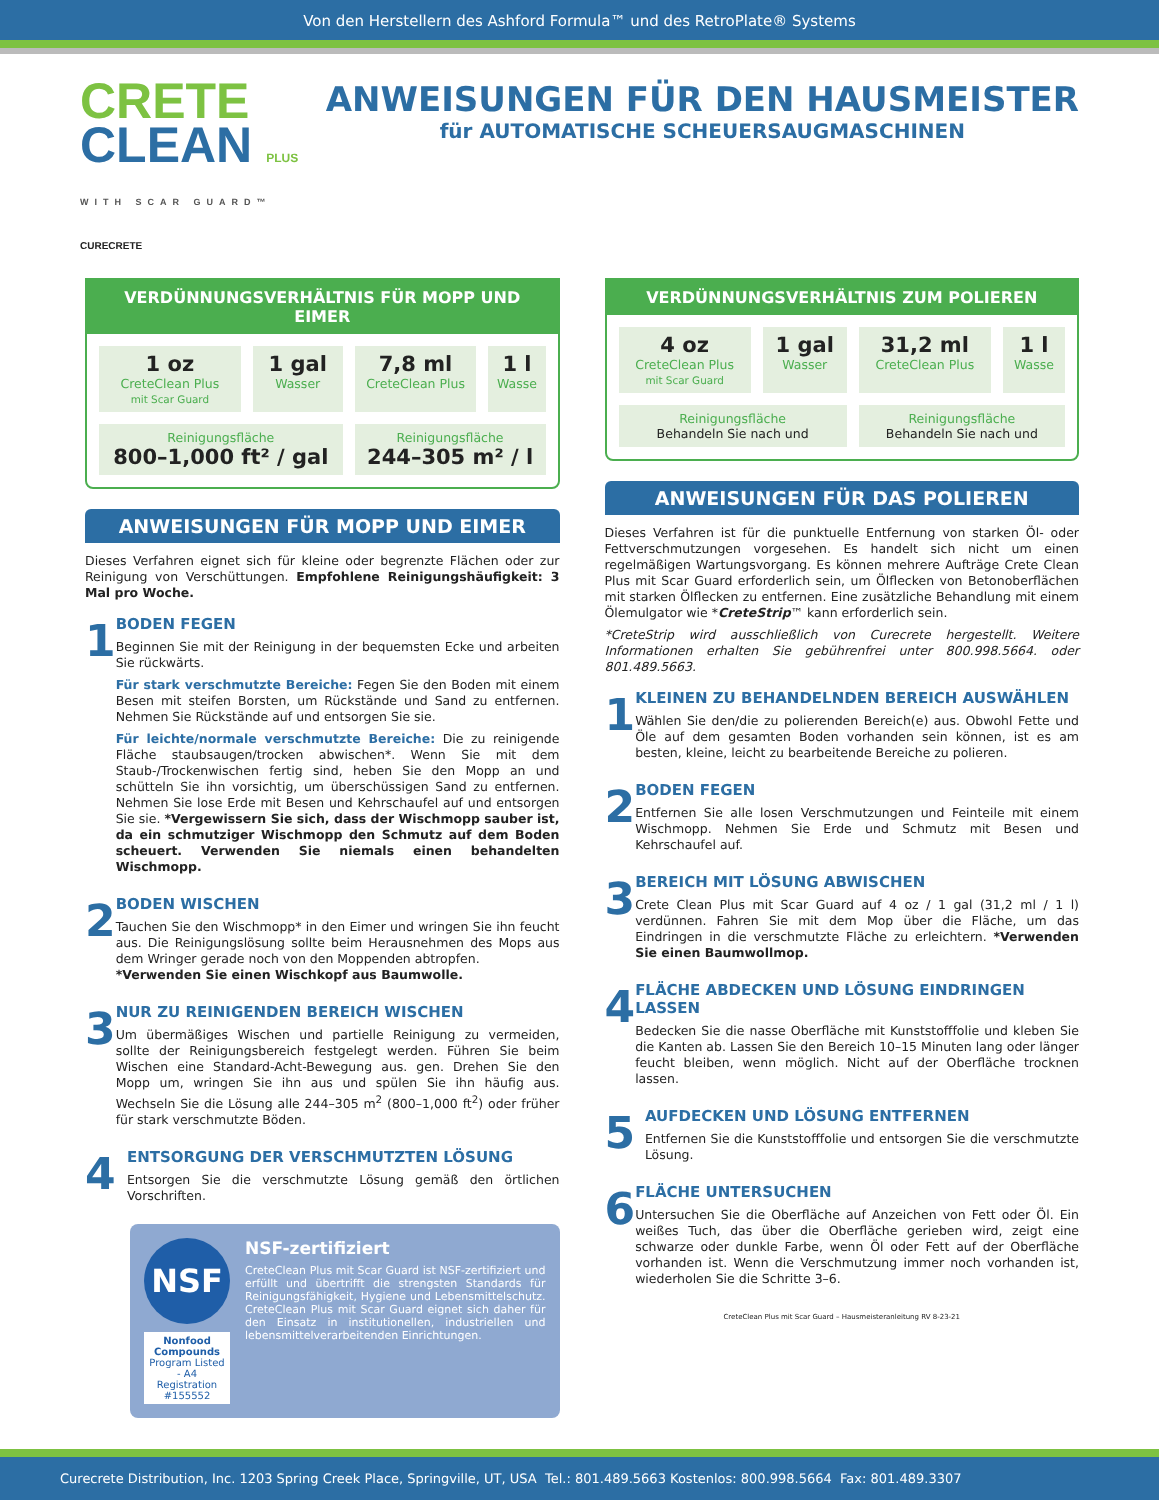Von den Herstellern des Ashford Formula™ und des RetroPlate® Systems
CRETE
CLEAN PLUS
WITH SCAR GUARD™
CURECRETE
ANWEISUNGEN FÜR DEN HAUSMEISTER
für AUTOMATISCHE SCHEUERSAUGMASCHINEN
VERDÜNNUNGSVERHÄLTNIS FÜR MOPP UND EIMER
| 1 oz CreteClean Plus mit Scar Guard | 1 gal Wasser | 7,8 ml CreteClean Plus | 1 l Wasse |
| Reinigungsfläche 800–1,000 ft² / gal | | Reinigungsfläche 244–305 m² / l | |
ANWEISUNGEN FÜR MOPP UND EIMER
Dieses Verfahren eignet sich für kleine oder begrenzte Flächen oder zur Reinigung von Verschüttungen. Empfohlene Reinigungshäufigkeit: 3 Mal pro Woche.
1
BODEN FEGEN
Beginnen Sie mit der Reinigung in der bequemsten Ecke und arbeiten Sie rückwärts.
Für stark verschmutzte Bereiche: Fegen Sie den Boden mit einem Besen mit steifen Borsten, um Rückstände und Sand zu entfernen. Nehmen Sie Rückstände auf und entsorgen Sie sie.
Für leichte/normale verschmutzte Bereiche: Die zu reinigende Fläche staubsaugen/trocken abwischen*. Wenn Sie mit dem Staub-/Trockenwischen fertig sind, heben Sie den Mopp an und schütteln Sie ihn vorsichtig, um überschüssigen Sand zu entfernen. Nehmen Sie lose Erde mit Besen und Kehrschaufel auf und entsorgen Sie sie. *Vergewissern Sie sich, dass der Wischmopp sauber ist, da ein schmutziger Wischmopp den Schmutz auf dem Boden scheuert. Verwenden Sie niemals einen behandelten Wischmopp.
2
BODEN WISCHEN
Tauchen Sie den Wischmopp* in den Eimer und wringen Sie ihn feucht aus. Die Reinigungslösung sollte beim Herausnehmen des Mops aus dem Wringer gerade noch von den Moppenden abtropfen.
*Verwenden Sie einen Wischkopf aus Baumwolle.
3
NUR ZU REINIGENDEN BEREICH WISCHEN
Um übermäßiges Wischen und partielle Reinigung zu vermeiden, sollte der Reinigungsbereich festgelegt werden. Führen Sie beim Wischen eine Standard-Acht-Bewegung aus. gen. Drehen Sie den Mopp um, wringen Sie ihn aus und spülen Sie ihn häufig aus. Wechseln Sie die Lösung alle 244–305 m<sup>2</sup> (800–1,000 ft<sup>2</sup>) oder früher für stark verschmutzte Böden.
4
ENTSORGUNG DER VERSCHMUTZTEN LÖSUNG
Entsorgen Sie die verschmutzte Lösung gemäß den örtlichen Vorschriften.
NSF
Nonfood Compounds
Program Listed - A4
Registration #155552
NSF-zertifiziert
CreteClean Plus mit Scar Guard ist NSF-zertifiziert und erfüllt und übertrifft die strengsten Standards für Reinigungsfähigkeit, Hygiene und Lebensmittelschutz. CreteClean Plus mit Scar Guard eignet sich daher für den Einsatz in institutionellen, industriellen und lebensmittelverarbeitenden Einrichtungen.
VERDÜNNUNGSVERHÄLTNIS ZUM POLIEREN
| 4 oz CreteClean Plus mit Scar Guard | 1 gal Wasser | 31,2 ml CreteClean Plus | 1 l Wasse |
| Reinigungsfläche Behandeln Sie nach und | | Reinigungsfläche Behandeln Sie nach und | |
ANWEISUNGEN FÜR DAS POLIEREN
Dieses Verfahren ist für die punktuelle Entfernung von starken Öl- oder Fettverschmutzungen vorgesehen. Es handelt sich nicht um einen regelmäßigen Wartungsvorgang. Es können mehrere Aufträge Crete Clean Plus mit Scar Guard erforderlich sein, um Ölflecken von Betonoberflächen mit starken Ölflecken zu entfernen. Eine zusätzliche Behandlung mit einem Ölemulgator wie *CreteStrip™ kann erforderlich sein.
*CreteStrip wird ausschließlich von Curecrete hergestellt. Weitere Informationen erhalten Sie gebührenfrei unter 800.998.5664. oder 801.489.5663.
1
KLEINEN ZU BEHANDELNDEN BEREICH AUSWÄHLEN
Wählen Sie den/die zu polierenden Bereich(e) aus. Obwohl Fette und Öle auf dem gesamten Boden vorhanden sein können, ist es am besten, kleine, leicht zu bearbeitende Bereiche zu polieren.
2
BODEN FEGEN
Entfernen Sie alle losen Verschmutzungen und Feinteile mit einem Wischmopp. Nehmen Sie Erde und Schmutz mit Besen und Kehrschaufel auf.
3
BEREICH MIT LÖSUNG ABWISCHEN
Crete Clean Plus mit Scar Guard auf 4 oz / 1 gal (31,2 ml / 1 l) verdünnen. Fahren Sie mit dem Mop über die Fläche, um das Eindringen in die verschmutzte Fläche zu erleichtern. *Verwenden Sie einen Baumwollmop.
4
FLÄCHE ABDECKEN UND LÖSUNG EINDRINGEN LASSEN
Bedecken Sie die nasse Oberfläche mit Kunststofffolie und kleben Sie die Kanten ab. Lassen Sie den Bereich 10–15 Minuten lang oder länger feucht bleiben, wenn möglich. Nicht auf der Oberfläche trocknen lassen.
5
AUFDECKEN UND LÖSUNG ENTFERNEN
Entfernen Sie die Kunststofffolie und entsorgen Sie die verschmutzte Lösung.
6
FLÄCHE UNTERSUCHEN
Untersuchen Sie die Oberfläche auf Anzeichen von Fett oder Öl. Ein weißes Tuch, das über die Oberfläche gerieben wird, zeigt eine schwarze oder dunkle Farbe, wenn Öl oder Fett auf der Oberfläche vorhanden ist. Wenn die Verschmutzung immer noch vorhanden ist, wiederholen Sie die Schritte 3–6.
CreteClean Plus mit Scar Guard – Hausmeisteranleitung RV 8-23-21
Curecrete Distribution, Inc. 1203 Spring Creek Place, Springville, UT, USA Tel.: 801.489.5663 Kostenlos: 800.998.5664 Fax: 801.489.3307